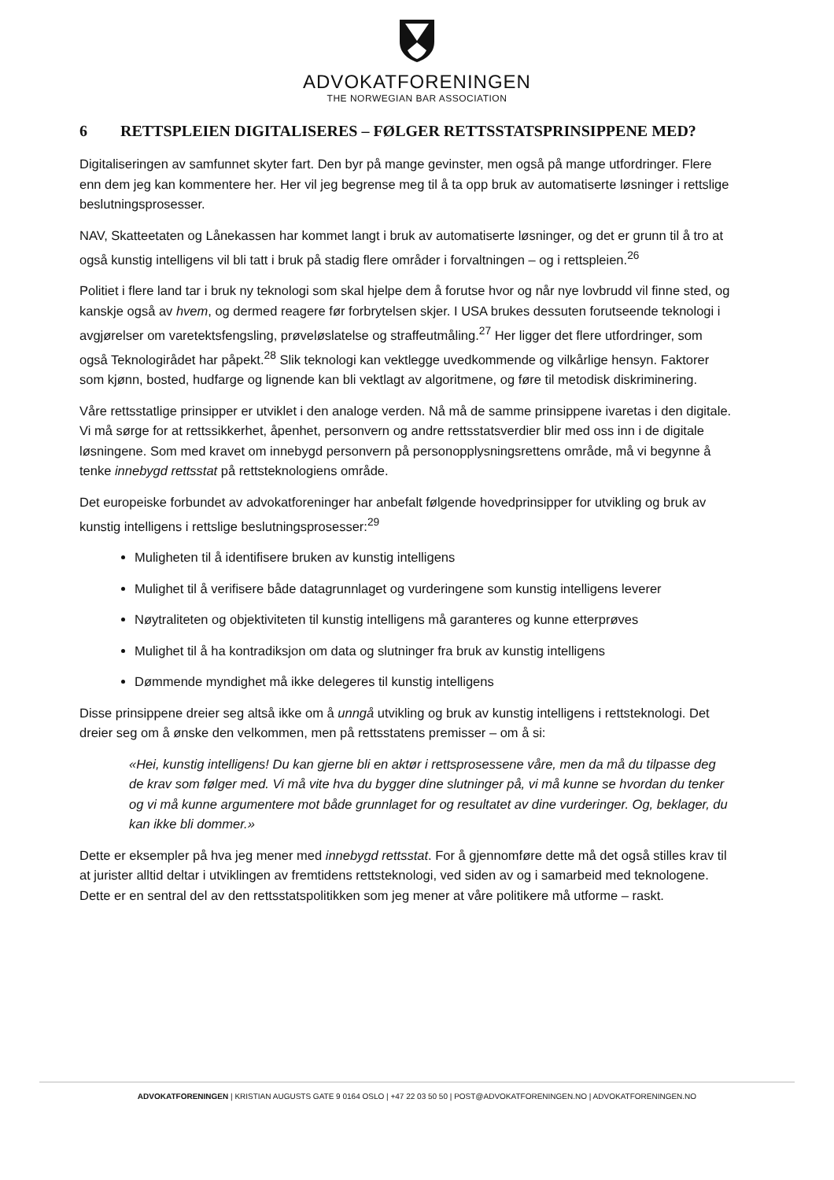ADVOKATFORENINGEN
THE NORWEGIAN BAR ASSOCIATION
6 RETTSPLEIEN DIGITALISERES – FØLGER RETTSSTATSPRINSIPPENE MED?
Digitaliseringen av samfunnet skyter fart. Den byr på mange gevinster, men også på mange utfordringer. Flere enn dem jeg kan kommentere her. Her vil jeg begrense meg til å ta opp bruk av automatiserte løsninger i rettslige beslutningsprosesser.
NAV, Skatteetaten og Lånekassen har kommet langt i bruk av automatiserte løsninger, og det er grunn til å tro at også kunstig intelligens vil bli tatt i bruk på stadig flere områder i forvaltningen – og i rettspleien.<sup>26</sup>
Politiet i flere land tar i bruk ny teknologi som skal hjelpe dem å forutse hvor og når nye lovbrudd vil finne sted, og kanskje også av hvem, og dermed reagere før forbrytelsen skjer. I USA brukes dessuten forutseende teknologi i avgjørelser om varetektsfengsling, prøveløslatelse og straffeutmåling.<sup>27</sup> Her ligger det flere utfordringer, som også Teknologirådet har påpekt.<sup>28</sup> Slik teknologi kan vektlegge uvedkommende og vilkårlige hensyn. Faktorer som kjønn, bosted, hudfarge og lignende kan bli vektlagt av algoritmene, og føre til metodisk diskriminering.
Våre rettsstatlige prinsipper er utviklet i den analoge verden. Nå må de samme prinsippene ivaretas i den digitale. Vi må sørge for at rettssikkerhet, åpenhet, personvern og andre rettsstatsverdier blir med oss inn i de digitale løsningene. Som med kravet om innebygd personvern på personopplysningsrettens område, må vi begynne å tenke innebygd rettsstat på rettsteknologiens område.
Det europeiske forbundet av advokatforeninger har anbefalt følgende hovedprinsipper for utvikling og bruk av kunstig intelligens i rettslige beslutningsprosesser:<sup>29</sup>
Muligheten til å identifisere bruken av kunstig intelligens
Mulighet til å verifisere både datagrunnlaget og vurderingene som kunstig intelligens leverer
Nøytraliteten og objektiviteten til kunstig intelligens må garanteres og kunne etterprøves
Mulighet til å ha kontradiksjon om data og slutninger fra bruk av kunstig intelligens
Dømmende myndighet må ikke delegeres til kunstig intelligens
Disse prinsippene dreier seg altså ikke om å unngå utvikling og bruk av kunstig intelligens i rettsteknologi. Det dreier seg om å ønske den velkommen, men på rettsstatens premisser – om å si:
«Hei, kunstig intelligens! Du kan gjerne bli en aktør i rettsprosessene våre, men da må du tilpasse deg de krav som følger med. Vi må vite hva du bygger dine slutninger på, vi må kunne se hvordan du tenker og vi må kunne argumentere mot både grunnlaget for og resultatet av dine vurderinger. Og, beklager, du kan ikke bli dommer.»
Dette er eksempler på hva jeg mener med innebygd rettsstat. For å gjennomføre dette må det også stilles krav til at jurister alltid deltar i utviklingen av fremtidens rettsteknologi, ved siden av og i samarbeid med teknologene. Dette er en sentral del av den rettsstatspolitikken som jeg mener at våre politikere må utforme – raskt.
ADVOKATFORENINGEN | KRISTIAN AUGUSTS GATE 9 0164 OSLO | +47 22 03 50 50 | POST@ADVOKATFORENINGEN.NO | ADVOKATFORENINGEN.NO